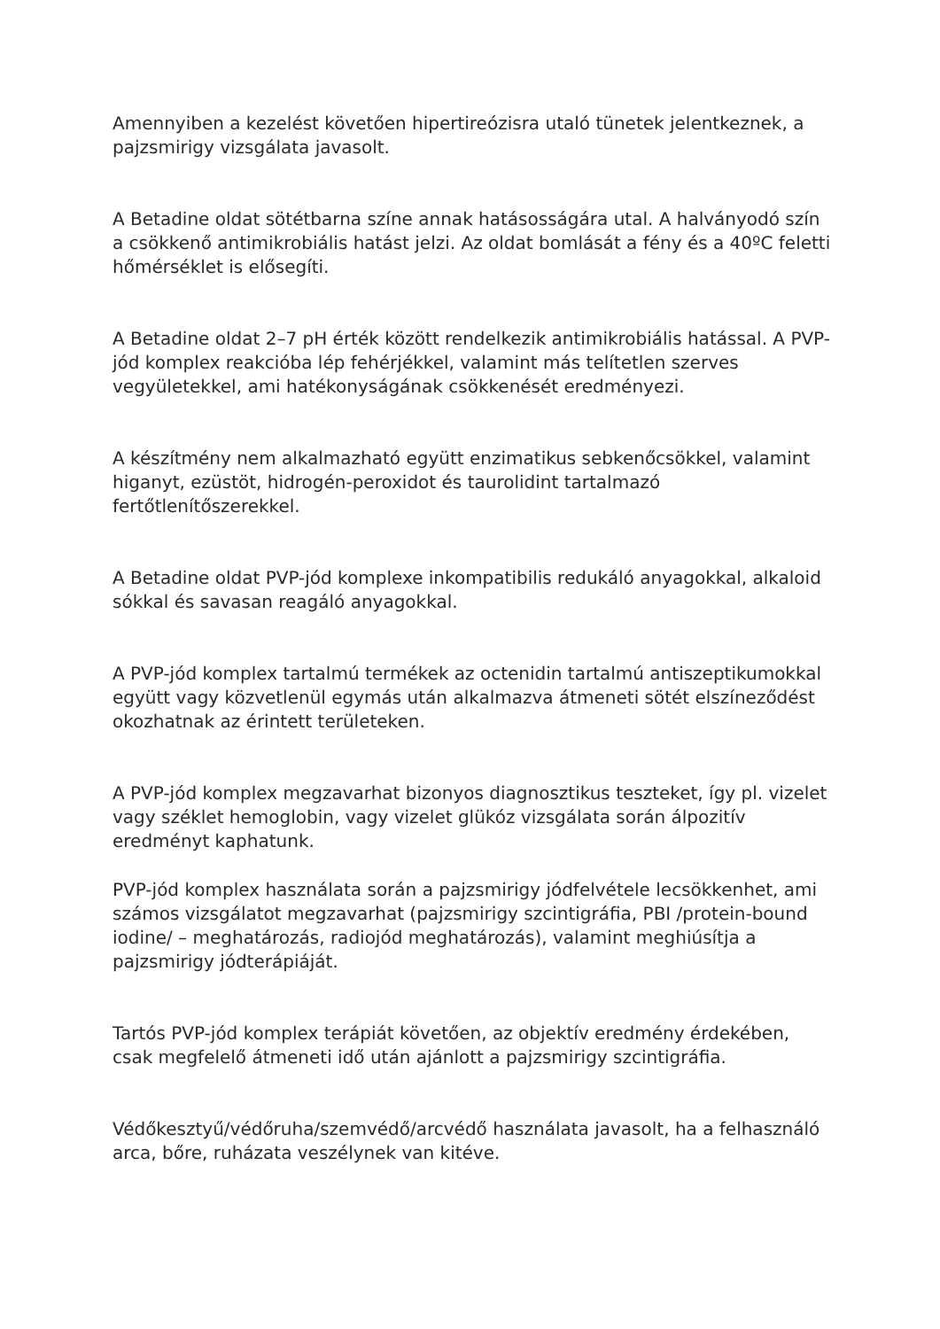Amennyiben a kezelést követően hipertireózisra utaló tünetek jelentkeznek, a pajzsmirigy vizsgálata javasolt.
A Betadine oldat sötétbarna színe annak hatásosságára utal. A halványodó szín a csökkenő antimikrobiális hatást jelzi. Az oldat bomlását a fény és a 40ºC feletti hőmérséklet is elősegíti.
A Betadine oldat 2–7 pH érték között rendelkezik antimikrobiális hatással. A PVP-jód komplex reakcióba lép fehérjékkel, valamint más telítetlen szerves vegyületekkel, ami hatékonyságának csökkenését eredményezi.
A készítmény nem alkalmazható együtt enzimatikus sebkenőcsökkel, valamint higanyt, ezüstöt, hidrogén-peroxidot és taurolidint tartalmazó fertőtlenítőszerekkel.
A Betadine oldat PVP-jód komplexe inkompatibilis redukáló anyagokkal, alkaloid sókkal és savasan reagáló anyagokkal.
A PVP-jód komplex tartalmú termékek az octenidin tartalmú antiszeptikumokkal együtt vagy közvetlenül egymás után alkalmazva átmeneti sötét elszíneződést okozhatnak az érintett területeken.
A PVP-jód komplex megzavarhat bizonyos diagnosztikus teszteket, így pl. vizelet vagy széklet hemoglobin, vagy vizelet glükóz vizsgálata során álpozitív eredményt kaphatunk.
PVP-jód komplex használata során a pajzsmirigy jódfelvétele lecsökkenhet, ami számos vizsgálatot megzavarhat (pajzsmirigy szcintigráfia, PBI /protein-bound iodine/ – meghatározás, radiojód meghatározás), valamint meghiúsítja a pajzsmirigy jódterápiáját.
Tartós PVP-jód komplex terápiát követően, az objektív eredmény érdekében, csak megfelelő átmeneti idő után ajánlott a pajzsmirigy szcintigráfia.
Védőkesztyű/védőruha/szemvédő/arcvédő használata javasolt, ha a felhasználó arca, bőre, ruházata veszélynek van kitéve.